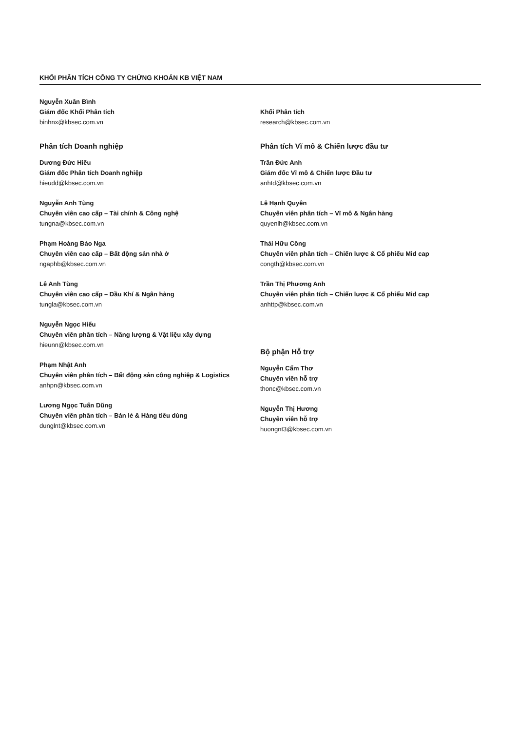KHỐI PHÂN TÍCH CÔNG TY CHỨNG KHOÁN KB VIỆT NAM
Nguyễn Xuân Bình
Giám đốc Khối Phân tích
binhnx@kbsec.com.vn
Phân tích Doanh nghiệp
Dương Đức Hiếu
Giám đốc Phân tích Doanh nghiệp
hieudd@kbsec.com.vn
Nguyễn Anh Tùng
Chuyên viên cao cấp – Tài chính & Công nghệ
tungna@kbsec.com.vn
Phạm Hoàng Bảo Nga
Chuyên viên cao cấp – Bất động sản nhà ở
ngaphb@kbsec.com.vn
Lê Anh Tùng
Chuyên viên cao cấp – Dầu Khí & Ngân hàng
tungla@kbsec.com.vn
Nguyễn Ngọc Hiếu
Chuyên viên phân tích – Năng lượng & Vật liệu xây dựng
hieunn@kbsec.com.vn
Phạm Nhật Anh
Chuyên viên phân tích – Bất động sản công nghiệp & Logistics
anhpn@kbsec.com.vn
Lương Ngọc Tuấn Dũng
Chuyên viên phân tích – Bán lẻ & Hàng tiêu dùng
dunglnt@kbsec.com.vn
Khối Phân tích
research@kbsec.com.vn
Phân tích Vĩ mô & Chiến lược đầu tư
Trần Đức Anh
Giám đốc Vĩ mô & Chiến lược Đầu tư
anhtd@kbsec.com.vn
Lê Hạnh Quyên
Chuyên viên phân tích – Vĩ mô & Ngân hàng
quyenlh@kbsec.com.vn
Thái Hữu Công
Chuyên viên phân tích – Chiến lược & Cổ phiếu Mid cap
congth@kbsec.com.vn
Trần Thị Phương Anh
Chuyên viên phân tích – Chiến lược & Cổ phiếu Mid cap
anhttp@kbsec.com.vn
Bộ phận Hỗ trợ
Nguyễn Cẩm Thơ
Chuyên viên hỗ trợ
thonc@kbsec.com.vn
Nguyễn Thị Hương
Chuyên viên hỗ trợ
huongnt3@kbsec.com.vn